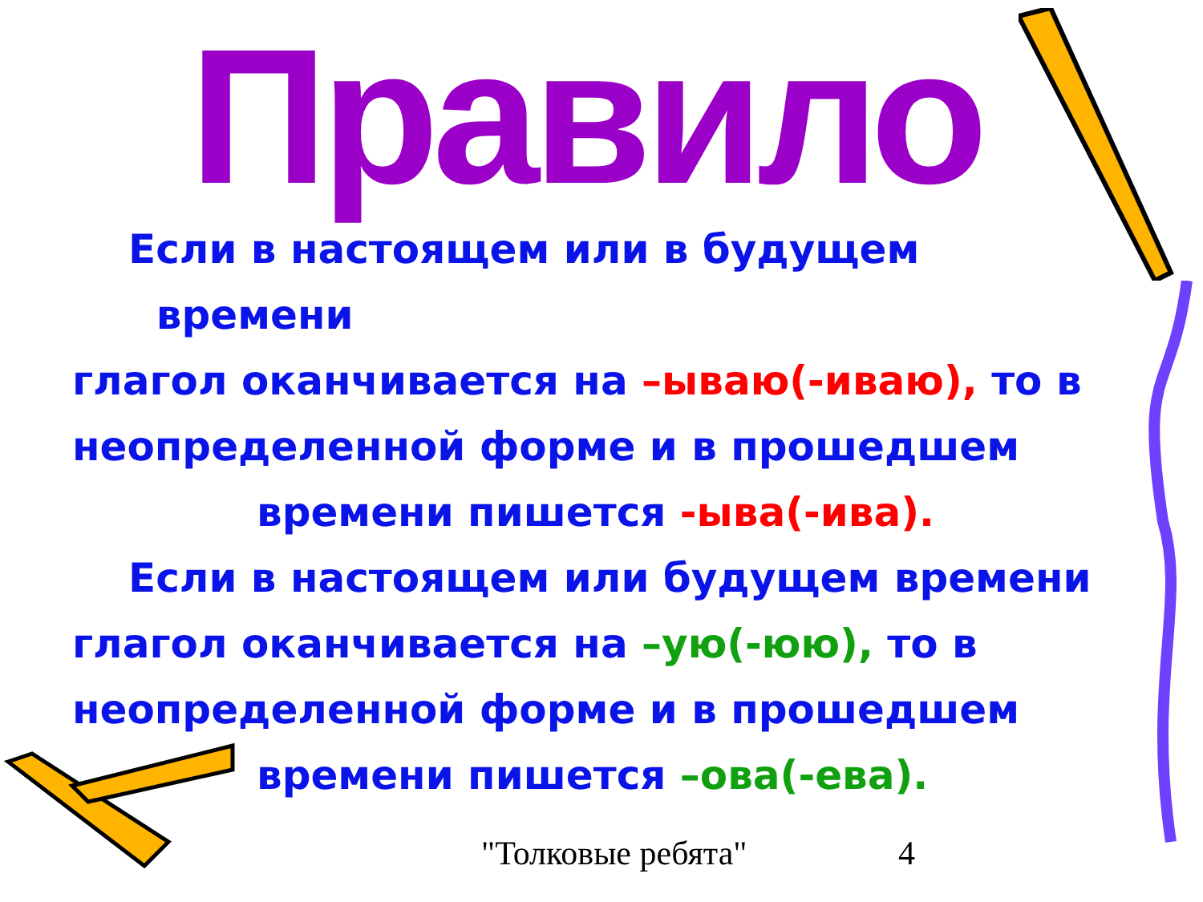Правило
Если в настоящем или в будущем
времени
глагол оканчивается на –ываю(-иваю), то в неопределенной форме и в прошедшем
времени пишется -ыва(-ива).
Если в настоящем или будущем времени
глагол оканчивается на –ую(-юю), то в неопределенной форме и в прошедшем
времени пишется –ова(-ева).
"Толковые ребята" 4